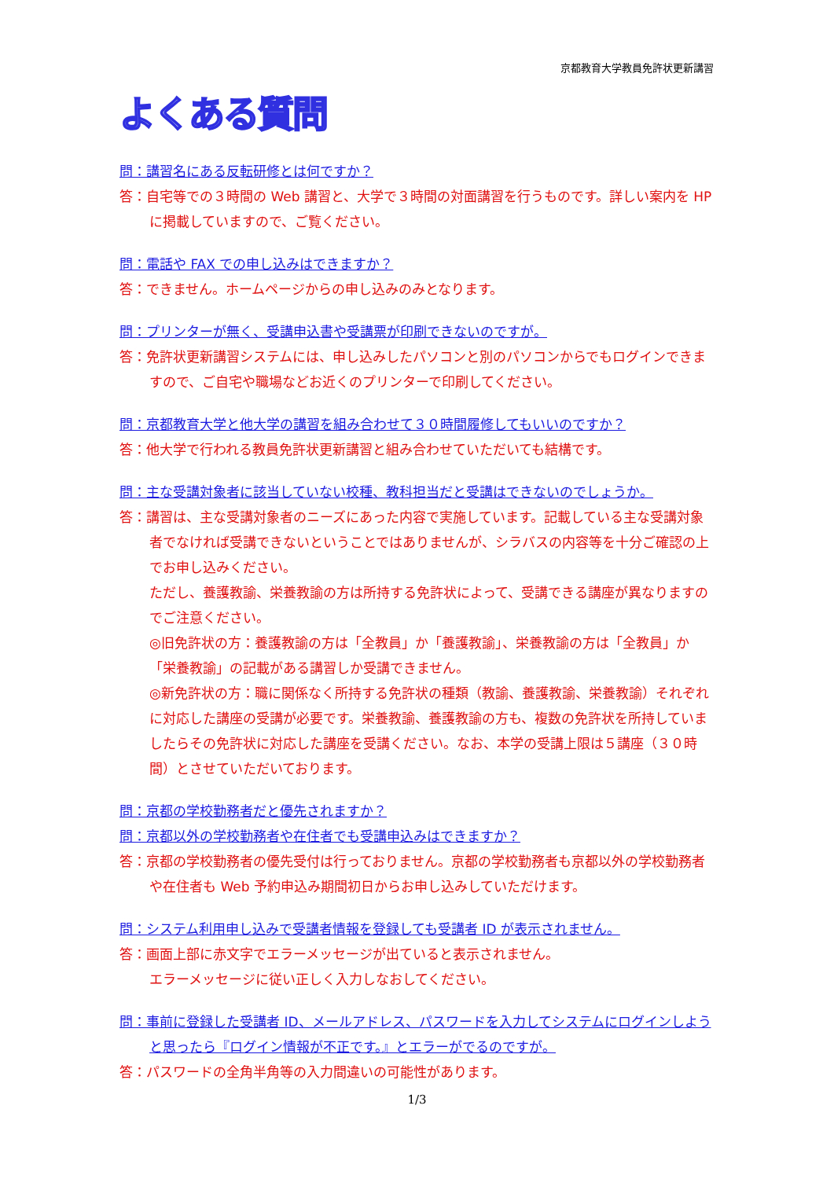京都教育大学教員免許状更新講習
よくある質問
問：講習名にある反転研修とは何ですか？
答：自宅等での３時間の Web 講習と、大学で３時間の対面講習を行うものです。詳しい案内を HP に掲載していますので、ご覧ください。
問：電話や FAX での申し込みはできますか？
答：できません。ホームページからの申し込みのみとなります。
問：プリンターが無く、受講申込書や受講票が印刷できないのですが。
答：免許状更新講習システムには、申し込みしたパソコンと別のパソコンからでもログインできますので、ご自宅や職場などお近くのプリンターで印刷してください。
問：京都教育大学と他大学の講習を組み合わせて３０時間履修してもいいのですか？
答：他大学で行われる教員免許状更新講習と組み合わせていただいても結構です。
問：主な受講対象者に該当していない校種、教科担当だと受講はできないのでしょうか。
答：講習は、主な受講対象者のニーズにあった内容で実施しています。記載している主な受講対象者でなければ受講できないということではありませんが、シラバスの内容等を十分ご確認の上でお申し込みください。
ただし、養護教諭、栄養教諭の方は所持する免許状によって、受講できる講座が異なりますのでご注意ください。
◎旧免許状の方：養護教諭の方は「全教員」か「養護教諭」、栄養教諭の方は「全教員」か「栄養教諭」の記載がある講習しか受講できません。
◎新免許状の方：職に関係なく所持する免許状の種類（教諭、養護教諭、栄養教諭）それぞれに対応した講座の受講が必要です。栄養教諭、養護教諭の方も、複数の免許状を所持していましたらその免許状に対応した講座を受講ください。なお、本学の受講上限は５講座（３０時間）とさせていただいております。
問：京都の学校勤務者だと優先されますか？
問：京都以外の学校勤務者や在住者でも受講申込みはできますか？
答：京都の学校勤務者の優先受付は行っておりません。京都の学校勤務者も京都以外の学校勤務者や在住者も Web 予約申込み期間初日からお申し込みしていただけます。
問：システム利用申し込みで受講者情報を登録しても受講者 ID が表示されません。
答：画面上部に赤文字でエラーメッセージが出ていると表示されません。
エラーメッセージに従い正しく入力しなおしてください。
問：事前に登録した受講者 ID、メールアドレス、パスワードを入力してシステムにログインしようと思ったら『ログイン情報が不正です。』とエラーがでるのですが。
答：パスワードの全角半角等の入力間違いの可能性があります。
1/3